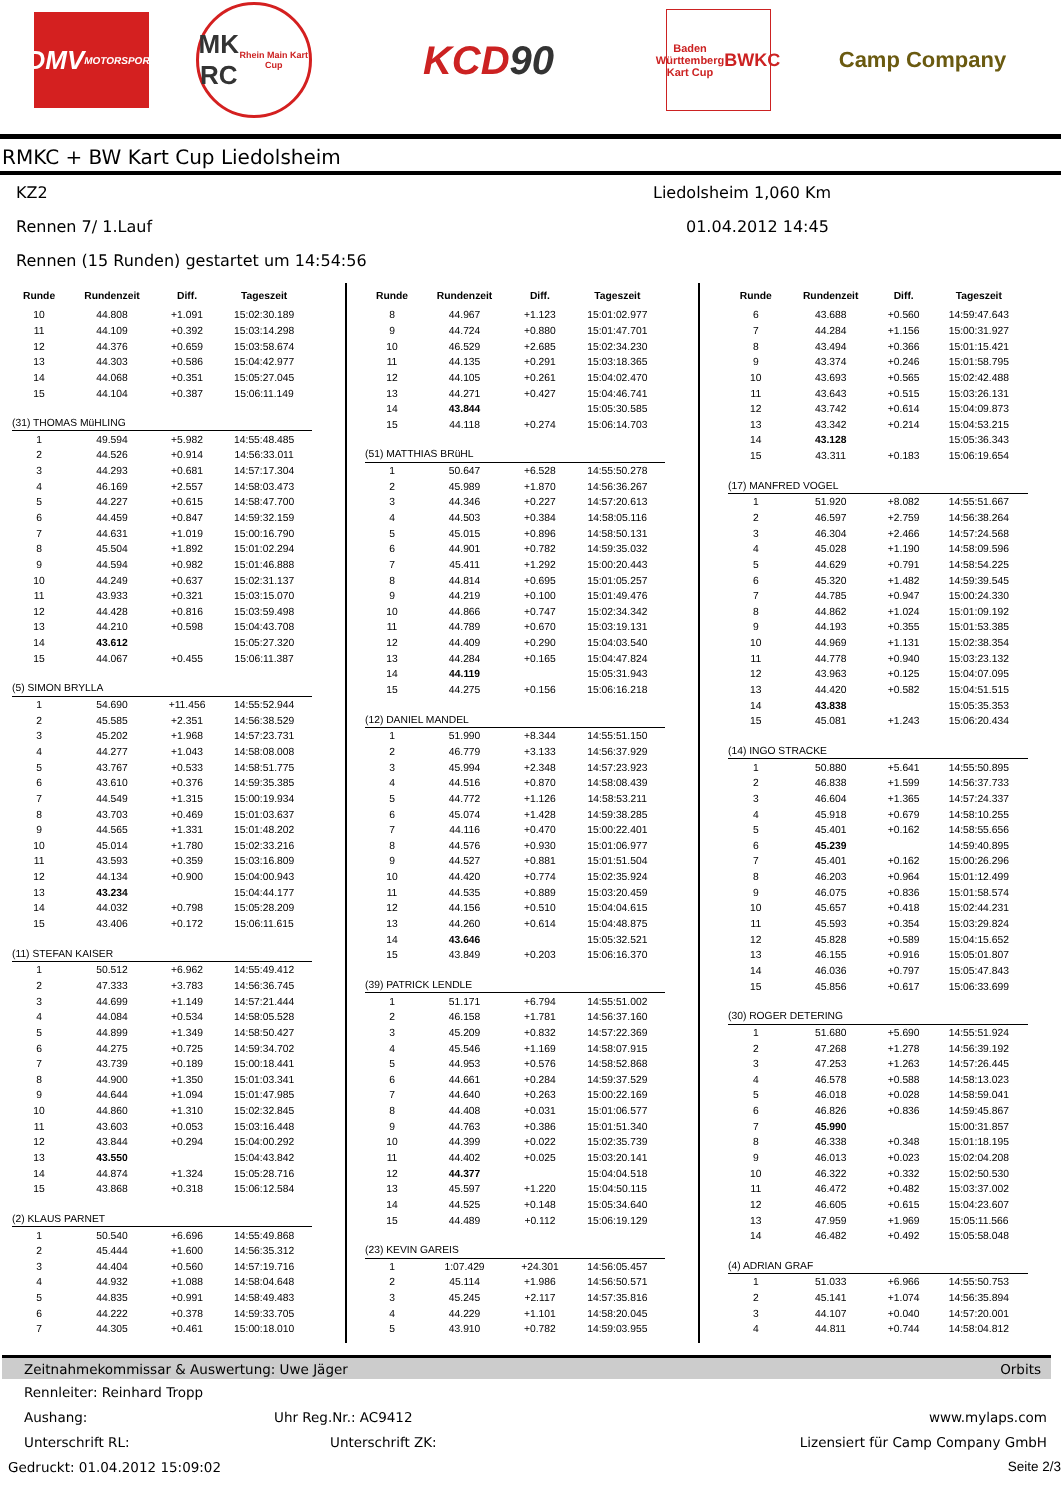DMV
MOTORSPORT
MK
RC
Rhein Main Kart Cup
KCD 90
Baden Württemberg Kart Cup
BWKC
Camp Company
RMKC + BW Kart Cup Liedolsheim
KZ2 Liedolsheim 1,060 Km
Rennen 7/ 1.Lauf 01.04.2012 14:45
Rennen (15 Runden) gestartet um 14:54:56
| Runde | Rundenzeit | Diff. | Tageszeit |
| --- | --- | --- | --- |
| 10 | 44.808 | +1.091 | 15:02:30.189 |
| 11 | 44.109 | +0.392 | 15:03:14.298 |
| 12 | 44.376 | +0.659 | 15:03:58.674 |
| 13 | 44.303 | +0.586 | 15:04:42.977 |
| 14 | 44.068 | +0.351 | 15:05:27.045 |
| 15 | 44.104 | +0.387 | 15:06:11.149 |
| (31) THOMAS MüHLING | | | |
| 1 | 49.594 | +5.982 | 14:55:48.485 |
| 2 | 44.526 | +0.914 | 14:56:33.011 |
| 3 | 44.293 | +0.681 | 14:57:17.304 |
| 4 | 46.169 | +2.557 | 14:58:03.473 |
| 5 | 44.227 | +0.615 | 14:58:47.700 |
| 6 | 44.459 | +0.847 | 14:59:32.159 |
| 7 | 44.631 | +1.019 | 15:00:16.790 |
| 8 | 45.504 | +1.892 | 15:01:02.294 |
| 9 | 44.594 | +0.982 | 15:01:46.888 |
| 10 | 44.249 | +0.637 | 15:02:31.137 |
| 11 | 43.933 | +0.321 | 15:03:15.070 |
| 12 | 44.428 | +0.816 | 15:03:59.498 |
| 13 | 44.210 | +0.598 | 15:04:43.708 |
| 14 | 43.612 | | 15:05:27.320 |
| 15 | 44.067 | +0.455 | 15:06:11.387 |
| (5) SIMON BRYLLA | | | |
| 1 | 54.690 | +11.456 | 14:55:52.944 |
| 2 | 45.585 | +2.351 | 14:56:38.529 |
| 3 | 45.202 | +1.968 | 14:57:23.731 |
| 4 | 44.277 | +1.043 | 14:58:08.008 |
| 5 | 43.767 | +0.533 | 14:58:51.775 |
| 6 | 43.610 | +0.376 | 14:59:35.385 |
| 7 | 44.549 | +1.315 | 15:00:19.934 |
| 8 | 43.703 | +0.469 | 15:01:03.637 |
| 9 | 44.565 | +1.331 | 15:01:48.202 |
| 10 | 45.014 | +1.780 | 15:02:33.216 |
| 11 | 43.593 | +0.359 | 15:03:16.809 |
| 12 | 44.134 | +0.900 | 15:04:00.943 |
| 13 | 43.234 | | 15:04:44.177 |
| 14 | 44.032 | +0.798 | 15:05:28.209 |
| 15 | 43.406 | +0.172 | 15:06:11.615 |
| (11) STEFAN KAISER | | | |
| 1 | 50.512 | +6.962 | 14:55:49.412 |
| 2 | 47.333 | +3.783 | 14:56:36.745 |
| 3 | 44.699 | +1.149 | 14:57:21.444 |
| 4 | 44.084 | +0.534 | 14:58:05.528 |
| 5 | 44.899 | +1.349 | 14:58:50.427 |
| 6 | 44.275 | +0.725 | 14:59:34.702 |
| 7 | 43.739 | +0.189 | 15:00:18.441 |
| 8 | 44.900 | +1.350 | 15:01:03.341 |
| 9 | 44.644 | +1.094 | 15:01:47.985 |
| 10 | 44.860 | +1.310 | 15:02:32.845 |
| 11 | 43.603 | +0.053 | 15:03:16.448 |
| 12 | 43.844 | +0.294 | 15:04:00.292 |
| 13 | 43.550 | | 15:04:43.842 |
| 14 | 44.874 | +1.324 | 15:05:28.716 |
| 15 | 43.868 | +0.318 | 15:06:12.584 |
| (2) KLAUS PARNET | | | |
| 1 | 50.540 | +6.696 | 14:55:49.868 |
| 2 | 45.444 | +1.600 | 14:56:35.312 |
| 3 | 44.404 | +0.560 | 14:57:19.716 |
| 4 | 44.932 | +1.088 | 14:58:04.648 |
| 5 | 44.835 | +0.991 | 14:58:49.483 |
| 6 | 44.222 | +0.378 | 14:59:33.705 |
| 7 | 44.305 | +0.461 | 15:00:18.010 |
| Runde | Rundenzeit | Diff. | Tageszeit |
| --- | --- | --- | --- |
| 8 | 44.967 | +1.123 | 15:01:02.977 |
| 9 | 44.724 | +0.880 | 15:01:47.701 |
| 10 | 46.529 | +2.685 | 15:02:34.230 |
| 11 | 44.135 | +0.291 | 15:03:18.365 |
| 12 | 44.105 | +0.261 | 15:04:02.470 |
| 13 | 44.271 | +0.427 | 15:04:46.741 |
| 14 | 43.844 | | 15:05:30.585 |
| 15 | 44.118 | +0.274 | 15:06:14.703 |
| (51) MATTHIAS BRüHL | | | |
| 1 | 50.647 | +6.528 | 14:55:50.278 |
| 2 | 45.989 | +1.870 | 14:56:36.267 |
| 3 | 44.346 | +0.227 | 14:57:20.613 |
| 4 | 44.503 | +0.384 | 14:58:05.116 |
| 5 | 45.015 | +0.896 | 14:58:50.131 |
| 6 | 44.901 | +0.782 | 14:59:35.032 |
| 7 | 45.411 | +1.292 | 15:00:20.443 |
| 8 | 44.814 | +0.695 | 15:01:05.257 |
| 9 | 44.219 | +0.100 | 15:01:49.476 |
| 10 | 44.866 | +0.747 | 15:02:34.342 |
| 11 | 44.789 | +0.670 | 15:03:19.131 |
| 12 | 44.409 | +0.290 | 15:04:03.540 |
| 13 | 44.284 | +0.165 | 15:04:47.824 |
| 14 | 44.119 | | 15:05:31.943 |
| 15 | 44.275 | +0.156 | 15:06:16.218 |
| (12) DANIEL MANDEL | | | |
| 1 | 51.990 | +8.344 | 14:55:51.150 |
| 2 | 46.779 | +3.133 | 14:56:37.929 |
| 3 | 45.994 | +2.348 | 14:57:23.923 |
| 4 | 44.516 | +0.870 | 14:58:08.439 |
| 5 | 44.772 | +1.126 | 14:58:53.211 |
| 6 | 45.074 | +1.428 | 14:59:38.285 |
| 7 | 44.116 | +0.470 | 15:00:22.401 |
| 8 | 44.576 | +0.930 | 15:01:06.977 |
| 9 | 44.527 | +0.881 | 15:01:51.504 |
| 10 | 44.420 | +0.774 | 15:02:35.924 |
| 11 | 44.535 | +0.889 | 15:03:20.459 |
| 12 | 44.156 | +0.510 | 15:04:04.615 |
| 13 | 44.260 | +0.614 | 15:04:48.875 |
| 14 | 43.646 | | 15:05:32.521 |
| 15 | 43.849 | +0.203 | 15:06:16.370 |
| (39) PATRICK LENDLE | | | |
| 1 | 51.171 | +6.794 | 14:55:51.002 |
| 2 | 46.158 | +1.781 | 14:56:37.160 |
| 3 | 45.209 | +0.832 | 14:57:22.369 |
| 4 | 45.546 | +1.169 | 14:58:07.915 |
| 5 | 44.953 | +0.576 | 14:58:52.868 |
| 6 | 44.661 | +0.284 | 14:59:37.529 |
| 7 | 44.640 | +0.263 | 15:00:22.169 |
| 8 | 44.408 | +0.031 | 15:01:06.577 |
| 9 | 44.763 | +0.386 | 15:01:51.340 |
| 10 | 44.399 | +0.022 | 15:02:35.739 |
| 11 | 44.402 | +0.025 | 15:03:20.141 |
| 12 | 44.377 | | 15:04:04.518 |
| 13 | 45.597 | +1.220 | 15:04:50.115 |
| 14 | 44.525 | +0.148 | 15:05:34.640 |
| 15 | 44.489 | +0.112 | 15:06:19.129 |
| (23) KEVIN GAREIS | | | |
| 1 | 1:07.429 | +24.301 | 14:56:05.457 |
| 2 | 45.114 | +1.986 | 14:56:50.571 |
| 3 | 45.245 | +2.117 | 14:57:35.816 |
| 4 | 44.229 | +1.101 | 14:58:20.045 |
| 5 | 43.910 | +0.782 | 14:59:03.955 |
| Runde | Rundenzeit | Diff. | Tageszeit |
| --- | --- | --- | --- |
| 6 | 43.688 | +0.560 | 14:59:47.643 |
| 7 | 44.284 | +1.156 | 15:00:31.927 |
| 8 | 43.494 | +0.366 | 15:01:15.421 |
| 9 | 43.374 | +0.246 | 15:01:58.795 |
| 10 | 43.693 | +0.565 | 15:02:42.488 |
| 11 | 43.643 | +0.515 | 15:03:26.131 |
| 12 | 43.742 | +0.614 | 15:04:09.873 |
| 13 | 43.342 | +0.214 | 15:04:53.215 |
| 14 | 43.128 | | 15:05:36.343 |
| 15 | 43.311 | +0.183 | 15:06:19.654 |
| (17) MANFRED VOGEL | | | |
| 1 | 51.920 | +8.082 | 14:55:51.667 |
| 2 | 46.597 | +2.759 | 14:56:38.264 |
| 3 | 46.304 | +2.466 | 14:57:24.568 |
| 4 | 45.028 | +1.190 | 14:58:09.596 |
| 5 | 44.629 | +0.791 | 14:58:54.225 |
| 6 | 45.320 | +1.482 | 14:59:39.545 |
| 7 | 44.785 | +0.947 | 15:00:24.330 |
| 8 | 44.862 | +1.024 | 15:01:09.192 |
| 9 | 44.193 | +0.355 | 15:01:53.385 |
| 10 | 44.969 | +1.131 | 15:02:38.354 |
| 11 | 44.778 | +0.940 | 15:03:23.132 |
| 12 | 43.963 | +0.125 | 15:04:07.095 |
| 13 | 44.420 | +0.582 | 15:04:51.515 |
| 14 | 43.838 | | 15:05:35.353 |
| 15 | 45.081 | +1.243 | 15:06:20.434 |
| (14) INGO STRACKE | | | |
| 1 | 50.880 | +5.641 | 14:55:50.895 |
| 2 | 46.838 | +1.599 | 14:56:37.733 |
| 3 | 46.604 | +1.365 | 14:57:24.337 |
| 4 | 45.918 | +0.679 | 14:58:10.255 |
| 5 | 45.401 | +0.162 | 14:58:55.656 |
| 6 | 45.239 | | 14:59:40.895 |
| 7 | 45.401 | +0.162 | 15:00:26.296 |
| 8 | 46.203 | +0.964 | 15:01:12.499 |
| 9 | 46.075 | +0.836 | 15:01:58.574 |
| 10 | 45.657 | +0.418 | 15:02:44.231 |
| 11 | 45.593 | +0.354 | 15:03:29.824 |
| 12 | 45.828 | +0.589 | 15:04:15.652 |
| 13 | 46.155 | +0.916 | 15:05:01.807 |
| 14 | 46.036 | +0.797 | 15:05:47.843 |
| 15 | 45.856 | +0.617 | 15:06:33.699 |
| (30) ROGER DETERING | | | |
| 1 | 51.680 | +5.690 | 14:55:51.924 |
| 2 | 47.268 | +1.278 | 14:56:39.192 |
| 3 | 47.253 | +1.263 | 14:57:26.445 |
| 4 | 46.578 | +0.588 | 14:58:13.023 |
| 5 | 46.018 | +0.028 | 14:58:59.041 |
| 6 | 46.826 | +0.836 | 14:59:45.867 |
| 7 | 45.990 | | 15:00:31.857 |
| 8 | 46.338 | +0.348 | 15:01:18.195 |
| 9 | 46.013 | +0.023 | 15:02:04.208 |
| 10 | 46.322 | +0.332 | 15:02:50.530 |
| 11 | 46.472 | +0.482 | 15:03:37.002 |
| 12 | 46.605 | +0.615 | 15:04:23.607 |
| 13 | 47.959 | +1.969 | 15:05:11.566 |
| 14 | 46.482 | +0.492 | 15:05:58.048 |
| (4) ADRIAN GRAF | | | |
| 1 | 51.033 | +6.966 | 14:55:50.753 |
| 2 | 45.141 | +1.074 | 14:56:35.894 |
| 3 | 44.107 | +0.040 | 14:57:20.001 |
| 4 | 44.811 | +0.744 | 14:58:04.812 |
Zeitnahmekommissar & Auswertung: Uwe Jäger Orbits
Rennleiter: Reinhard Tropp
Aushang: Uhr Reg.Nr.: AC9412 www.mylaps.com
Unterschrift RL: Unterschrift ZK: Lizensiert für Camp Company GmbH
Gedruckt: 01.04.2012 15:09:02 Seite 2/3